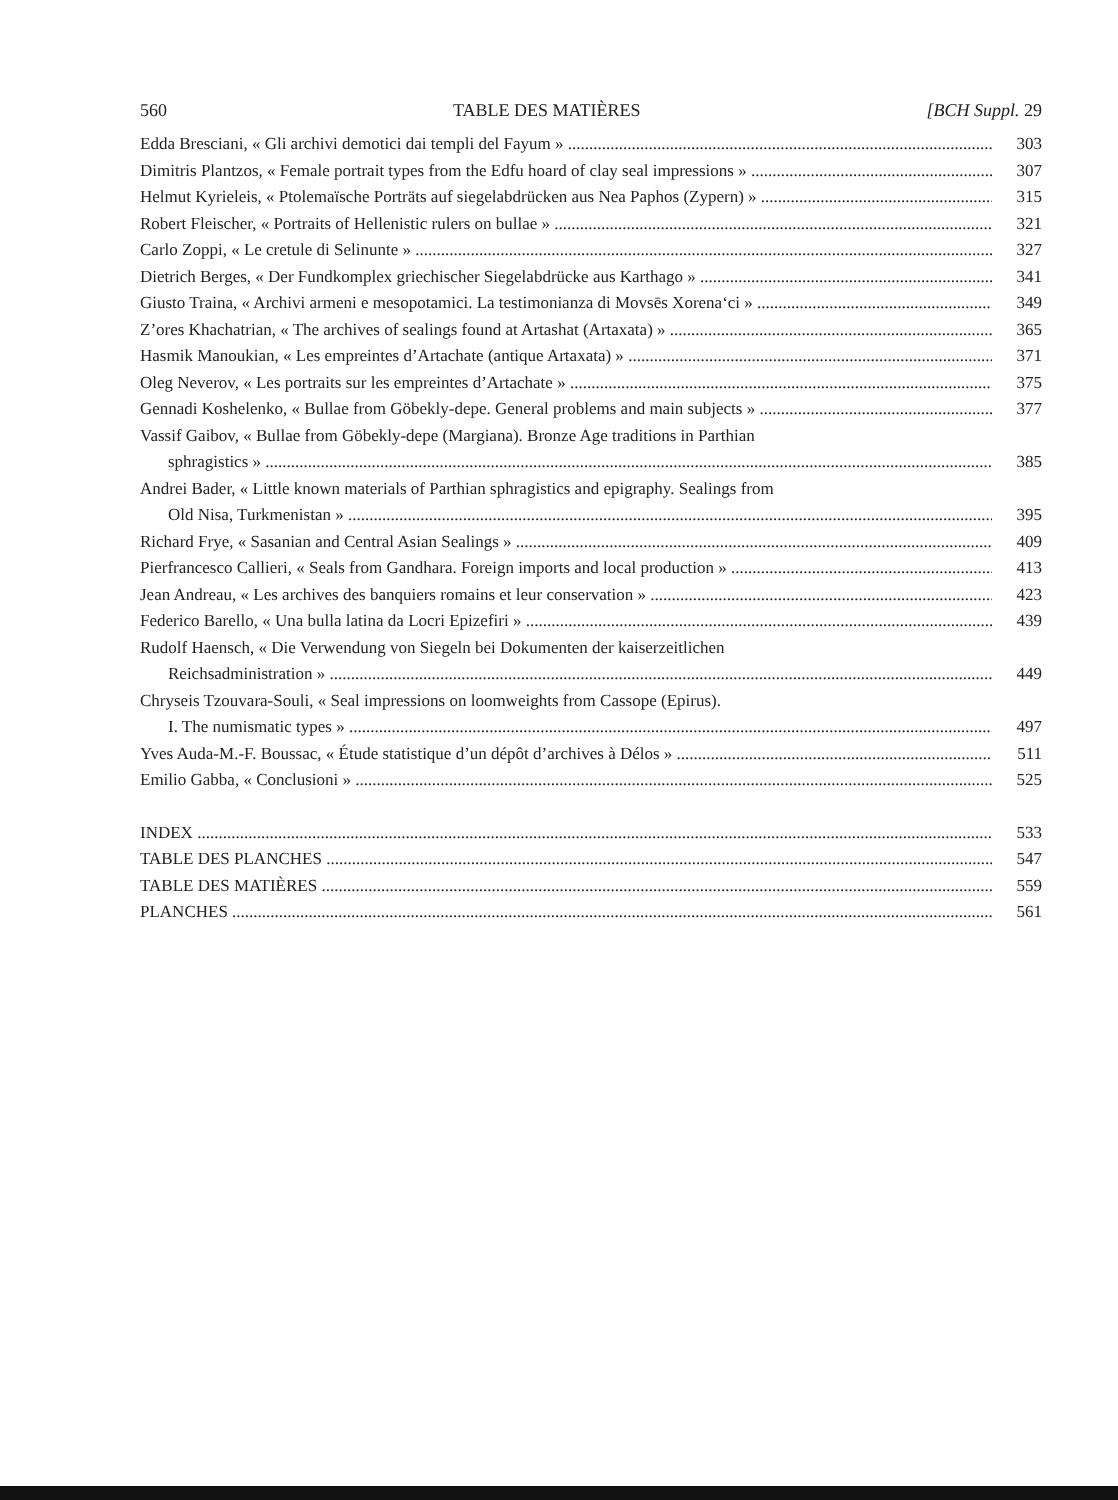560 TABLE DES MATIÈRES [BCH Suppl. 29
Edda Bresciani, « Gli archivi demotici dai templi del Fayum » 303
Dimitris Plantzos, « Female portrait types from the Edfu hoard of clay seal impressions » 307
Helmut Kyrieleis, « Ptolemaïsche Porträts auf siegelabdrücken aus Nea Paphos (Zypern) » 315
Robert Fleischer, « Portraits of Hellenistic rulers on bullae » 321
Carlo Zoppi, « Le cretule di Selinunte » 327
Dietrich Berges, « Der Fundkomplex griechischer Siegelabdrücke aus Karthago » 341
Giusto Traina, « Archivi armeni e mesopotamici. La testimonianza di Movsēs Xorena‘ci » 349
Z’ores Khachatrian, « The archives of sealings found at Artashat (Artaxata) » 365
Hasmik Manoukian, « Les empreintes d’Artachate (antique Artaxata) » 371
Oleg Neverov, « Les portraits sur les empreintes d’Artachate » 375
Gennadi Koshelenko, « Bullae from Göbekly-depe. General problems and main subjects » 377
Vassif Gaibov, « Bullae from Göbekly-depe (Margiana). Bronze Age traditions in Parthian
sphragistics » 385
Andrei Bader, « Little known materials of Parthian sphragistics and epigraphy. Sealings from
Old Nisa, Turkmenistan » 395
Richard Frye, « Sasanian and Central Asian Sealings » 409
Pierfrancesco Callieri, « Seals from Gandhara. Foreign imports and local production » 413
Jean Andreau, « Les archives des banquiers romains et leur conservation » 423
Federico Barello, « Una bulla latina da Locri Epizefiri » 439
Rudolf Haensch, « Die Verwendung von Siegeln bei Dokumenten der kaiserzeitlichen
Reichsadministration » 449
Chryseis Tzouvara-Souli, « Seal impressions on loomweights from Cassope (Epirus).
I. The numismatic types » 497
Yves Auda-M.-F. Boussac, « Étude statistique d’un dépôt d’archives à Délos » 511
Emilio Gabba, « Conclusioni » 525
INDEX 533
TABLE DES PLANCHES 547
TABLE DES MATIÈRES 559
PLANCHES 561